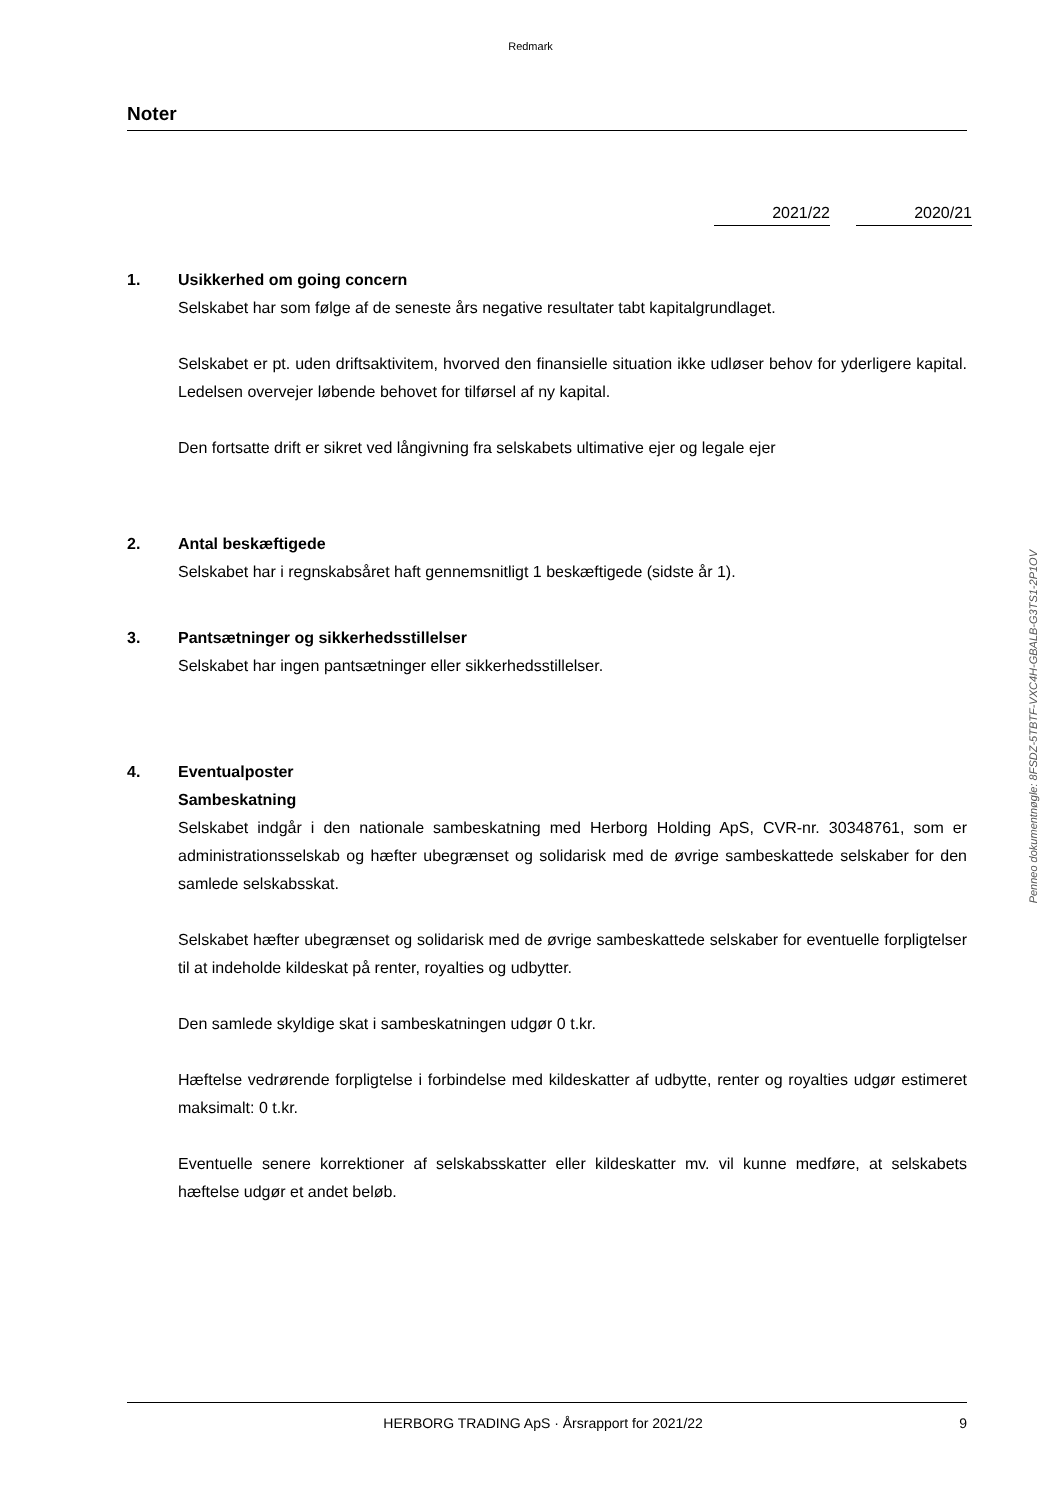Redmark
Noter
2021/22 2020/21
1. Usikkerhed om going concern
Selskabet har som følge af de seneste års negative resultater tabt kapitalgrundlaget.
Selskabet er pt. uden driftsaktivitem, hvorved den finansielle situation ikke udløser behov for yderligere kapital. Ledelsen overvejer løbende behovet for tilførsel af ny kapital.
Den fortsatte drift er sikret ved långivning fra selskabets ultimative ejer og legale ejer
2. Antal beskæftigede
Selskabet har i regnskabsåret haft gennemsnitligt 1 beskæftigede (sidste år 1).
3. Pantsætninger og sikkerhedsstillelser
Selskabet har ingen pantsætninger eller sikkerhedsstillelser.
4. Eventualposter
Sambeskatning
Selskabet indgår i den nationale sambeskatning med Herborg Holding ApS, CVR-nr. 30348761, som er administrationsselskab og hæfter ubegrænset og solidarisk med de øvrige sambeskattede selskaber for den samlede selskabsskat.
Selskabet hæfter ubegrænset og solidarisk med de øvrige sambeskattede selskaber for eventuelle forpligtelser til at indeholde kildeskat på renter, royalties og udbytter.
Den samlede skyldige skat i sambeskatningen udgør 0 t.kr.
Hæftelse vedrørende forpligtelse i forbindelse med kildeskatter af udbytte, renter og royalties udgør estimeret maksimalt: 0 t.kr.
Eventuelle senere korrektioner af selskabsskatter eller kildeskatter mv. vil kunne medføre, at selskabets hæftelse udgør et andet beløb.
Penneo dokumentnøgle: 8FSDZ-5TBTF-VXC4H-GBALB-G3TS1-2P1OV
HERBORG TRADING ApS · Årsrapport for 2021/22
9